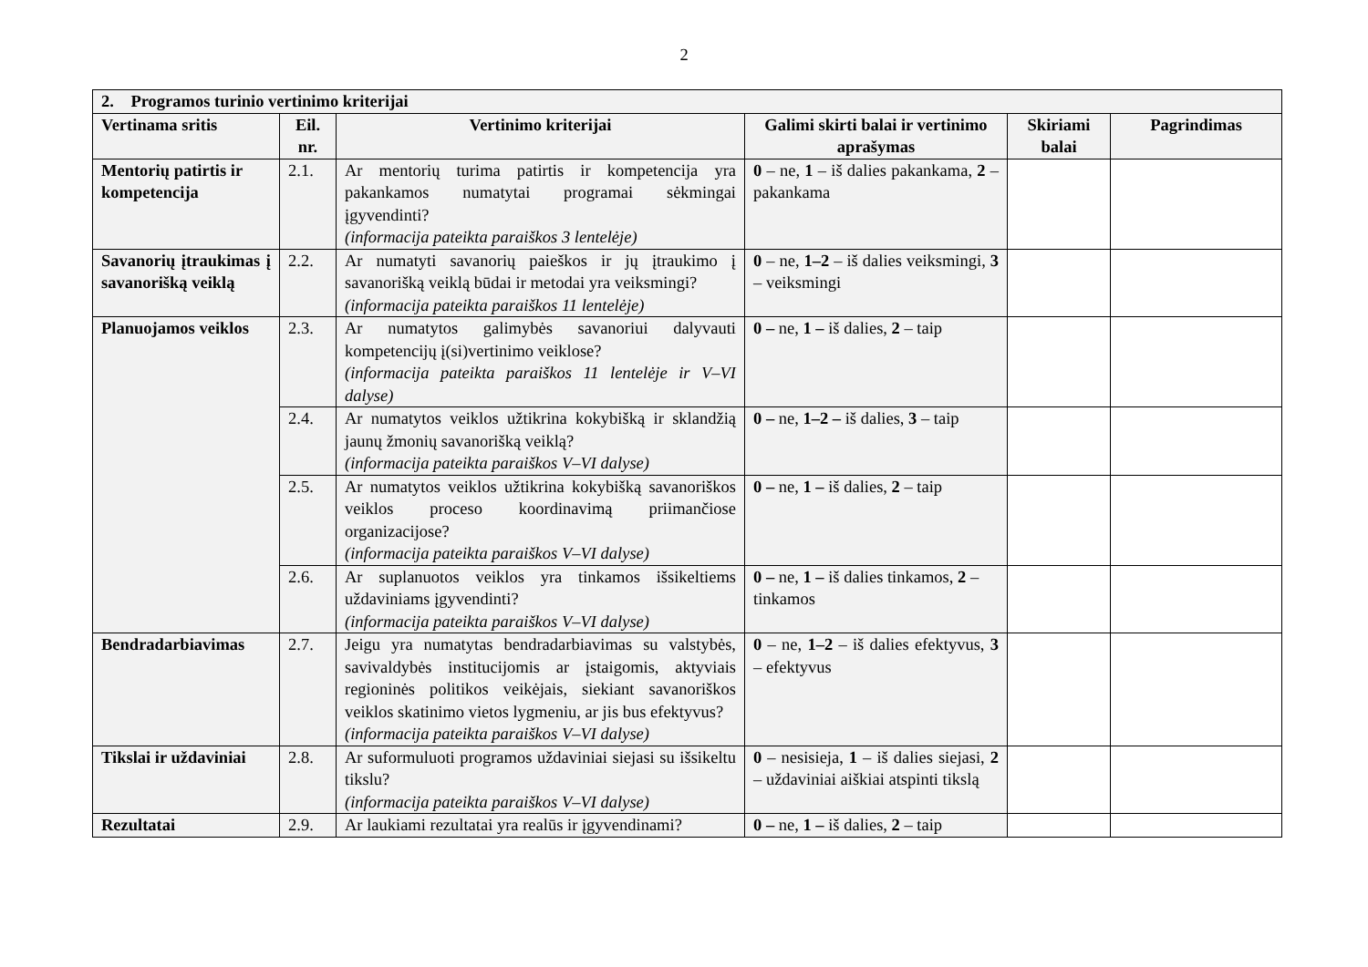2
| 2. Programos turinio vertinimo kriterijai | | | | | |
| Vertinama sritis | Eil. nr. | Vertinimo kriterijai | Galimi skirti balai ir vertinimo aprašymas | Skiriami balai | Pagrindimas |
| Mentorių patirtis ir kompetencija | 2.1. | Ar mentorių turima patirtis ir kompetencija yra pakankamos numatytai programai sėkmingai įgyvendinti? (informacija pateikta paraiškos 3 lentelėje) | 0 – ne, 1 – iš dalies pakankama, 2 – pakankama | | |
| Savanorių įtraukimas į savanorišką veiklą | 2.2. | Ar numatyti savanorių paieškos ir jų įtraukimo į savanorišką veiklą būdai ir metodai yra veiksmingi? (informacija pateikta paraiškos 11 lentelėje) | 0 – ne, 1–2 – iš dalies veiksmingi, 3 – veiksmingi | | |
| Planuojamos veiklos | 2.3. | Ar numatytos galimybės savanoriui dalyvauti kompetencijų į(si)vertinimo veiklose? (informacija pateikta paraiškos 11 lentelėje ir V–VI dalyse) | 0 – ne, 1 – iš dalies, 2 – taip | | |
| | 2.4. | Ar numatytos veiklos užtikrina kokybišką ir sklandžią jaunų žmonių savanorišką veiklą? (informacija pateikta paraiškos V–VI dalyse) | 0 – ne, 1–2 – iš dalies, 3 – taip | | |
| | 2.5. | Ar numatytos veiklos užtikrina kokybišką savanoriškos veiklos proceso koordinavimą priimančiose organizacijose? (informacija pateikta paraiškos V–VI dalyse) | 0 – ne, 1 – iš dalies, 2 – taip | | |
| | 2.6. | Ar suplanuotos veiklos yra tinkamos išsikeltiems uždaviniams įgyvendinti? (informacija pateikta paraiškos V–VI dalyse) | 0 – ne, 1 – iš dalies tinkamos, 2 – tinkamos | | |
| Bendradarbiavimas | 2.7. | Jeigu yra numatytas bendradarbiavimas su valstybės, savivaldybės institucijomis ar įstaigomis, aktyviais regioninės politikos veikėjais, siekiant savanoriškos veiklos skatinimo vietos lygmeniu, ar jis bus efektyvus? (informacija pateikta paraiškos V–VI dalyse) | 0 – ne, 1–2 – iš dalies efektyvus, 3 – efektyvus | | |
| Tikslai ir uždaviniai | 2.8. | Ar suformuluoti programos uždaviniai siejasi su išsikeltu tikslu? (informacija pateikta paraiškos V–VI dalyse) | 0 – nesisieja, 1 – iš dalies siejasi, 2 – uždaviniai aiškiai atspinti tikslą | | |
| Rezultatai | 2.9. | Ar laukiami rezultatai yra realūs ir įgyvendinami? | 0 – ne, 1 – iš dalies, 2 – taip | | |